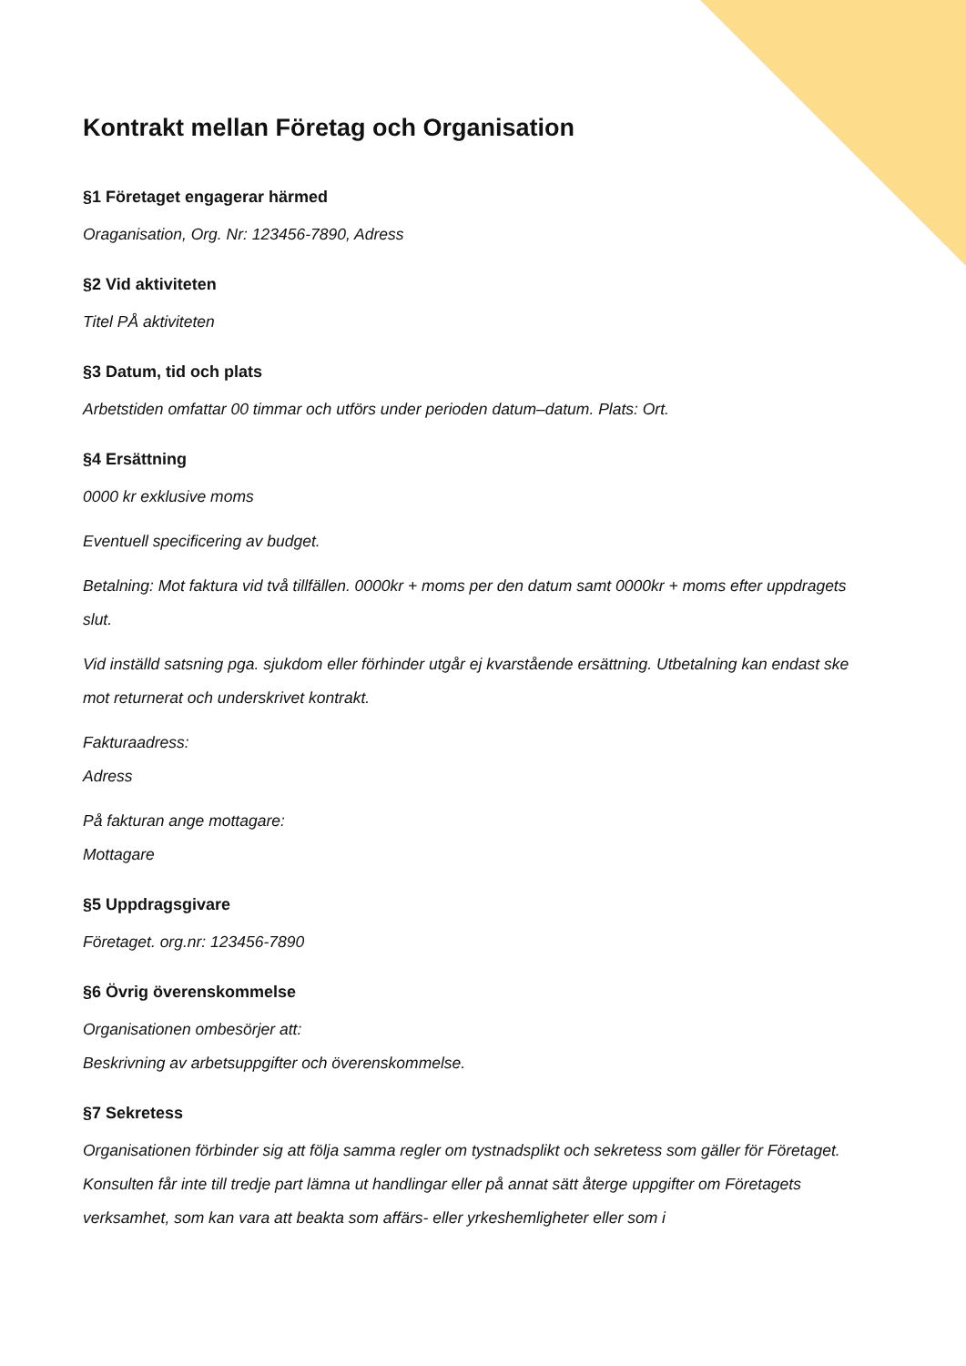Kontrakt mellan Företag och Organisation
§1 Företaget engagerar härmed
Oraganisation, Org. Nr: 123456-7890, Adress
§2 Vid aktiviteten
Titel PÅ aktiviteten
§3 Datum, tid och plats
Arbetstiden omfattar 00 timmar och utförs under perioden datum–datum. Plats: Ort.
§4 Ersättning
0000 kr exklusive moms
Eventuell specificering av budget.
Betalning: Mot faktura vid två tillfällen. 0000kr + moms per den datum samt 0000kr + moms efter uppdragets slut.
Vid inställd satsning pga. sjukdom eller förhinder utgår ej kvarstående ersättning. Utbetalning kan endast ske mot returnerat och underskrivet kontrakt.
Fakturaadress:
Adress
På fakturan ange mottagare:
Mottagare
§5 Uppdragsgivare
Företaget. org.nr: 123456-7890
§6 Övrig överenskommelse
Organisationen ombesörjer att:
Beskrivning av arbetsuppgifter och överenskommelse.
§7 Sekretess
Organisationen förbinder sig att följa samma regler om tystnadsplikt och sekretess som gäller för Företaget. Konsulten får inte till tredje part lämna ut handlingar eller på annat sätt återge uppgifter om Företagets verksamhet, som kan vara att beakta som affärs- eller yrkeshemligheter eller som i